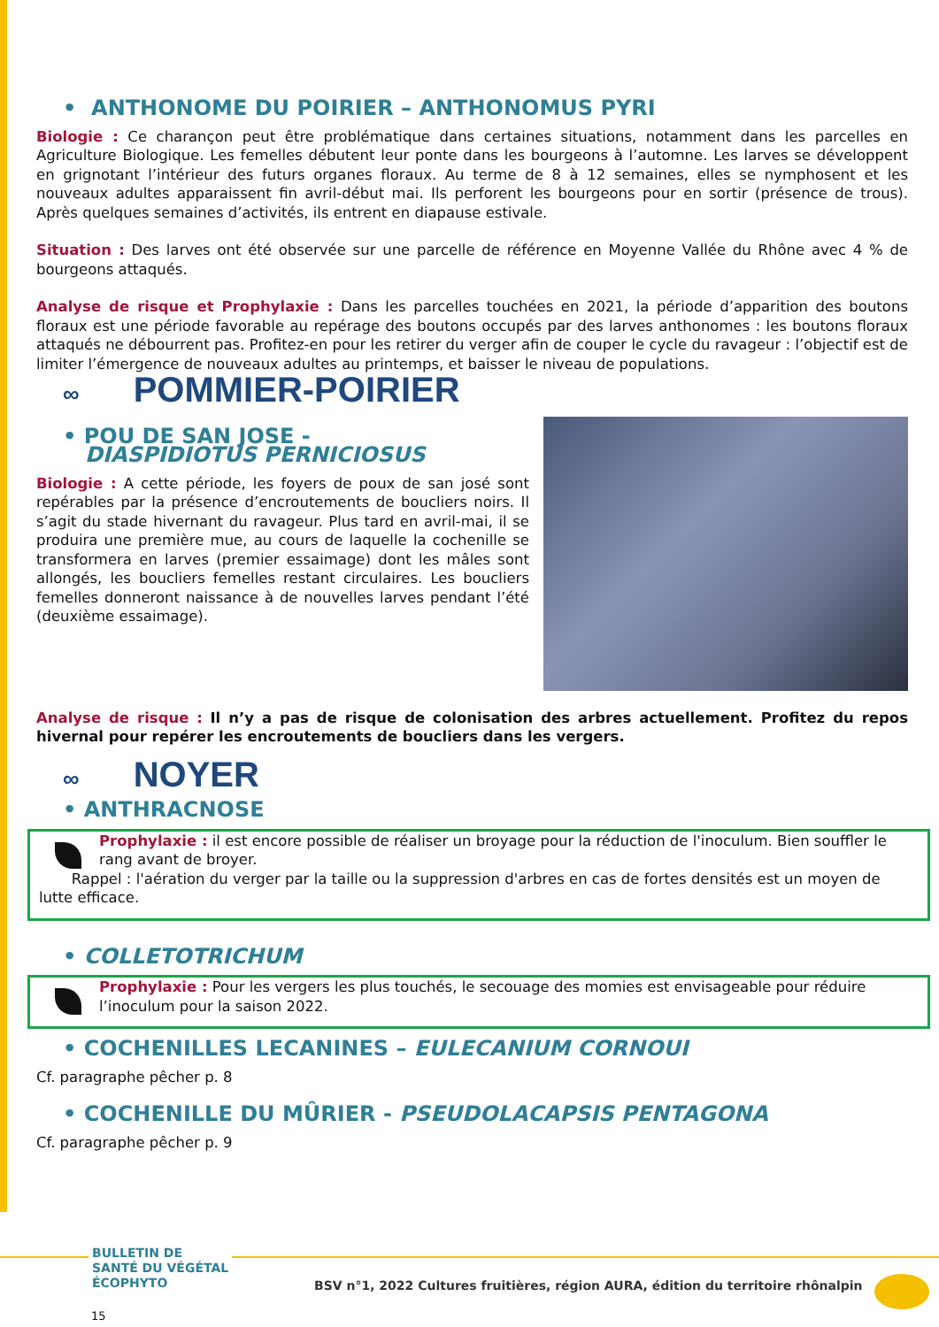• ANTHONOME DU POIRIER – ANTHONOMUS PYRI
Biologie : Ce charançon peut être problématique dans certaines situations, notamment dans les parcelles en Agriculture Biologique. Les femelles débutent leur ponte dans les bourgeons à l’automne. Les larves se développent en grignotant l’intérieur des futurs organes floraux. Au terme de 8 à 12 semaines, elles se nymphosent et les nouveaux adultes apparaissent fin avril-début mai. Ils perforent les bourgeons pour en sortir (présence de trous). Après quelques semaines d’activités, ils entrent en diapause estivale.
Situation : Des larves ont été observée sur une parcelle de référence en Moyenne Vallée du Rhône avec 4 % de bourgeons attaqués.
Analyse de risque et Prophylaxie : Dans les parcelles touchées en 2021, la période d’apparition des boutons floraux est une période favorable au repérage des boutons occupés par des larves anthonomes : les boutons floraux attaqués ne débourrent pas. Profitez-en pour les retirer du verger afin de couper le cycle du ravageur : l’objectif est de limiter l’émergence de nouveaux adultes au printemps, et baisser le niveau de populations.
∞ POMMIER-POIRIER
• POU DE SAN JOSE -
DIASPIDIOTUS PERNICIOSUS
Biologie : A cette période, les foyers de poux de san josé sont repérables par la présence d’encroutements de boucliers noirs. Il s’agit du stade hivernant du ravageur. Plus tard en avril-mai, il se produira une première mue, au cours de laquelle la cochenille se transformera en larves (premier essaimage) dont les mâles sont allongés, les boucliers femelles restant circulaires. Les boucliers femelles donneront naissance à de nouvelles larves pendant l’été (deuxième essaimage).
Analyse de risque : Il n’y a pas de risque de colonisation des arbres actuellement. Profitez du repos hivernal pour repérer les encroutements de boucliers dans les vergers.
∞ NOYER
• ANTHRACNOSE
Prophylaxie : il est encore possible de réaliser un broyage pour la réduction de l'inoculum. Bien souffler le rang avant de broyer.
Rappel : l'aération du verger par la taille ou la suppression d'arbres en cas de fortes densités est un moyen de lutte efficace.
• COLLETOTRICHUM
Prophylaxie : Pour les vergers les plus touchés, le secouage des momies est envisageable pour réduire l’inoculum pour la saison 2022.
• COCHENILLES LECANINES – EULECANIUM CORNOUI
Cf. paragraphe pêcher p. 8
• COCHENILLE DU MÛRIER - PSEUDOLACAPSIS PENTAGONA
Cf. paragraphe pêcher p. 9
BULLETIN DE
SANTÉ DU VÉGÉTAL
ÉCOPHYTO
BSV n°1, 2022 Cultures fruitières, région AURA, édition du territoire rhônalpin
15